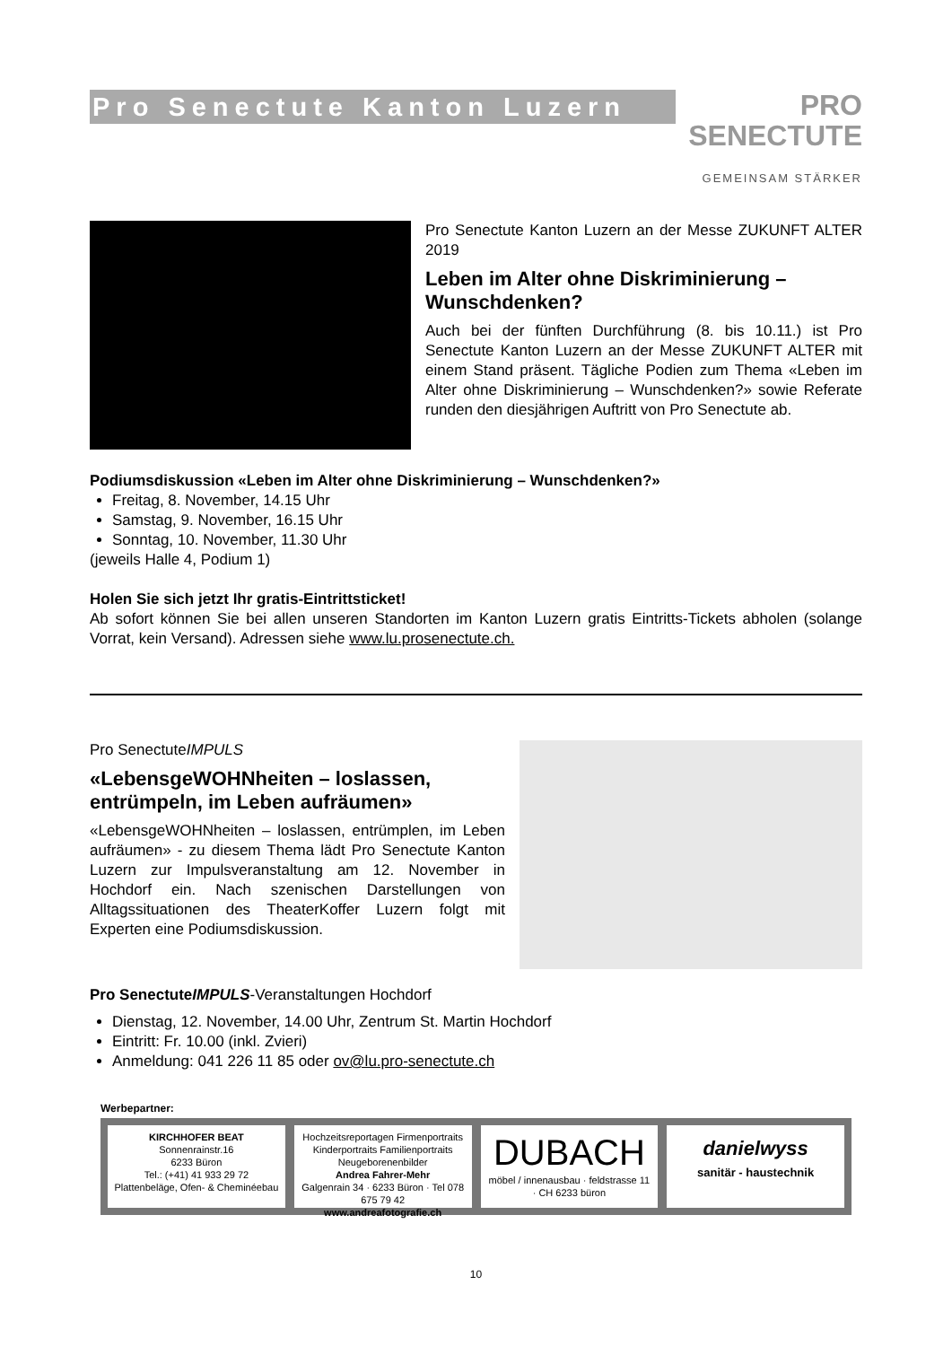Pro Senectute Kanton Luzern
PRO
SENECTUTE
GEMEINSAM STÄRKER
Pro Senectute Kanton Luzern an der Messe ZUKUNFT ALTER 2019
Leben im Alter ohne Diskriminierung – Wunschdenken?
Auch bei der fünften Durchführung (8. bis 10.11.) ist Pro Senectute Kanton Luzern an der Messe ZUKUNFT ALTER mit einem Stand präsent. Tägliche Podien zum Thema «Leben im Alter ohne Diskriminierung – Wunschdenken?» sowie Referate runden den diesjährigen Auftritt von Pro Senectute ab.
Podiumsdiskussion «Leben im Alter ohne Diskriminierung – Wunschdenken?»
Freitag, 8. November, 14.15 Uhr
Samstag, 9. November, 16.15 Uhr
Sonntag, 10. November, 11.30 Uhr
(jeweils Halle 4, Podium 1)
Holen Sie sich jetzt Ihr gratis-Eintrittsticket!
Ab sofort können Sie bei allen unseren Standorten im Kanton Luzern gratis Eintritts-Tickets abholen (solange Vorrat, kein Versand). Adressen siehe www.lu.prosenectute.ch.
Pro SenectuteIMPULS
«LebensgeWOHNheiten – loslassen, entrümpeln, im Leben aufräumen»
«LebensgeWOHNheiten – loslassen, entrümplen, im Leben aufräumen» - zu diesem Thema lädt Pro Senectute Kanton Luzern zur Impulsveranstaltung am 12. November in Hochdorf ein. Nach szenischen Darstellungen von Alltagssituationen des TheaterKoffer Luzern folgt mit Experten eine Podiumsdiskussion.
Pro SenectuteIMPULS-Veranstaltungen Hochdorf
Dienstag, 12. November, 14.00 Uhr, Zentrum St. Martin Hochdorf
Eintritt: Fr. 10.00 (inkl. Zvieri)
Anmeldung: 041 226 11 85 oder ov@lu.pro-senectute.ch
Werbepartner:
KIRCHHOFER BEAT
Sonnenrainstr.16
6233 Büron
Tel.: (+41) 41 933 29 72
Plattenbeläge, Ofen- & Cheminéebau
Hochzeitsreportagen Firmenportraits Kinderportraits Familienportraits Neugeborenenbilder
Andrea Fahrer-Mehr
Galgenrain 34 · 6233 Büron · Tel 078 675 79 42
www.andreafotografie.ch
DUBACH
möbel / innenausbau · feldstrasse 11 · CH 6233 büron
danielwyss
sanitär - haustechnik
10